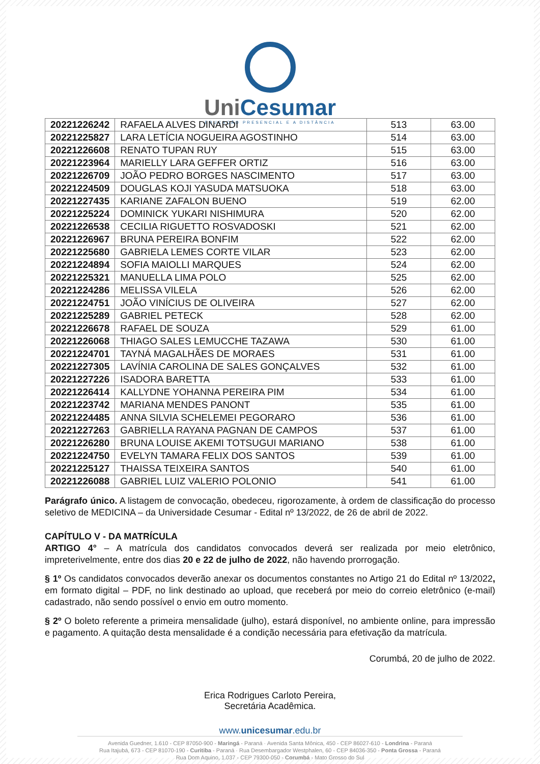UniCesumar
EDUCAÇÃO PRESENCIAL E A DISTÂNCIA
| 20221226242 | RAFAELA ALVES DINARDI | 513 | 63.00 |
| 20221225827 | LARA LETÍCIA NOGUEIRA AGOSTINHO | 514 | 63.00 |
| 20221226608 | RENATO TUPAN RUY | 515 | 63.00 |
| 20221223964 | MARIELLY LARA GEFFER ORTIZ | 516 | 63.00 |
| 20221226709 | JOÃO PEDRO BORGES NASCIMENTO | 517 | 63.00 |
| 20221224509 | DOUGLAS KOJI YASUDA MATSUOKA | 518 | 63.00 |
| 20221227435 | KARIANE ZAFALON BUENO | 519 | 62.00 |
| 20221225224 | DOMINICK YUKARI NISHIMURA | 520 | 62.00 |
| 20221226538 | CECILIA RIGUETTO ROSVADOSKI | 521 | 62.00 |
| 20221226967 | BRUNA PEREIRA BONFIM | 522 | 62.00 |
| 20221225680 | GABRIELA LEMES CORTE VILAR | 523 | 62.00 |
| 20221224894 | SOFIA MAIOLLI MARQUES | 524 | 62.00 |
| 20221225321 | MANUELLA LIMA POLO | 525 | 62.00 |
| 20221224286 | MELISSA VILELA | 526 | 62.00 |
| 20221224751 | JOÃO VINÍCIUS DE OLIVEIRA | 527 | 62.00 |
| 20221225289 | GABRIEL PETECK | 528 | 62.00 |
| 20221226678 | RAFAEL DE SOUZA | 529 | 61.00 |
| 20221226068 | THIAGO SALES LEMUCCHE TAZAWA | 530 | 61.00 |
| 20221224701 | TAYNÁ MAGALHÃES DE MORAES | 531 | 61.00 |
| 20221227305 | LAVÍNIA CAROLINA DE SALES GONÇALVES | 532 | 61.00 |
| 20221227226 | ISADORA BARETTA | 533 | 61.00 |
| 20221226414 | KALLYDNE YOHANNA PEREIRA PIM | 534 | 61.00 |
| 20221223742 | MARIANA MENDES PANONT | 535 | 61.00 |
| 20221224485 | ANNA SILVIA SCHELEMEI PEGORARO | 536 | 61.00 |
| 20221227263 | GABRIELLA RAYANA PAGNAN DE CAMPOS | 537 | 61.00 |
| 20221226280 | BRUNA LOUISE AKEMI TOTSUGUI MARIANO | 538 | 61.00 |
| 20221224750 | EVELYN TAMARA FELIX DOS SANTOS | 539 | 61.00 |
| 20221225127 | THAISSA TEIXEIRA SANTOS | 540 | 61.00 |
| 20221226088 | GABRIEL LUIZ VALERIO POLONIO | 541 | 61.00 |
Parágrafo único. A listagem de convocação, obedeceu, rigorozamente, à ordem de classificação do processo seletivo de MEDICINA – da Universidade Cesumar - Edital nº 13/2022, de 26 de abril de 2022.
CAPÍTULO V - DA MATRÍCULA
ARTIGO 4° – A matrícula dos candidatos convocados deverá ser realizada por meio eletrônico, impreterivelmente, entre dos dias 20 e 22 de julho de 2022, não havendo prorrogação.
§ 1º Os candidatos convocados deverão anexar os documentos constantes no Artigo 21 do Edital nº 13/2022, em formato digital – PDF, no link destinado ao upload, que receberá por meio do correio eletrônico (e-mail) cadastrado, não sendo possível o envio em outro momento.
§ 2º O boleto referente a primeira mensalidade (julho), estará disponível, no ambiente online, para impressão e pagamento. A quitação desta mensalidade é a condição necessária para efetivação da matrícula.
Corumbá, 20 de julho de 2022.
Erica Rodrigues Carloto Pereira,
Secretária Acadêmica.
www.unicesumar.edu.br
Avenida Guedner, 1.610 - CEP 87050-900 - Maringá - Paraná · Avenida Santa Mônica, 450 - CEP 86027-610 - Londrina - Paraná
Rua Itajubá, 673 - CEP 81070-190 - Curitiba - Paraná · Rua Desembargador Westphalen, 60 - CEP 84036-350 - Ponta Grossa - Paraná
Rua Dom Aquino, 1.037 - CEP 79300-050 - Corumbá - Mato Grosso do Sul